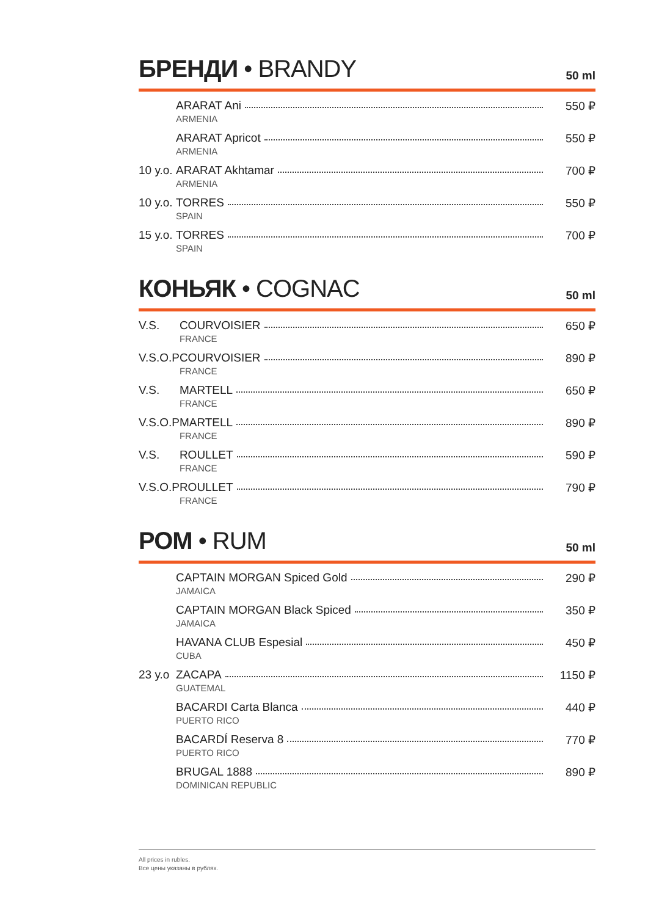БРЕНДИ • BRANDY
50 ml
| | ARARAT Ani ARMENIA | 550 ₽ |
| | ARARAT Apricot ARMENIA | 550 ₽ |
| 10 y.o. | ARARAT Akhtamar ARMENIA | 700 ₽ |
| 10 y.o. | TORRES SPAIN | 550 ₽ |
| 15 y.o. | TORRES SPAIN | 700 ₽ |
КОНЬЯК • COGNAC
50 ml
| V.S. | COURVOISIER FRANCE | 650 ₽ |
| V.S.O.P | COURVOISIER FRANCE | 890 ₽ |
| V.S. | MARTELL FRANCE | 650 ₽ |
| V.S.O.P | MARTELL FRANCE | 890 ₽ |
| V.S. | ROULLET FRANCE | 590 ₽ |
| V.S.O.P | ROULLET FRANCE | 790 ₽ |
РОМ • RUM
50 ml
| | CAPTAIN MORGAN Spiced Gold JAMAICA | 290 ₽ |
| | CAPTAIN MORGAN Black Spiced JAMAICA | 350 ₽ |
| | HAVANA CLUB Espesial CUBA | 450 ₽ |
| 23 y.o | ZACAPA GUATEMAL | 1150 ₽ |
| | BACARDI Carta Blanca PUERTO RICO | 440 ₽ |
| | BACARDÍ Reserva 8 PUERTO RICO | 770 ₽ |
| | BRUGAL 1888 DOMINICAN REPUBLIC | 890 ₽ |
All prices in rubles.
Все цены указаны в рублях.